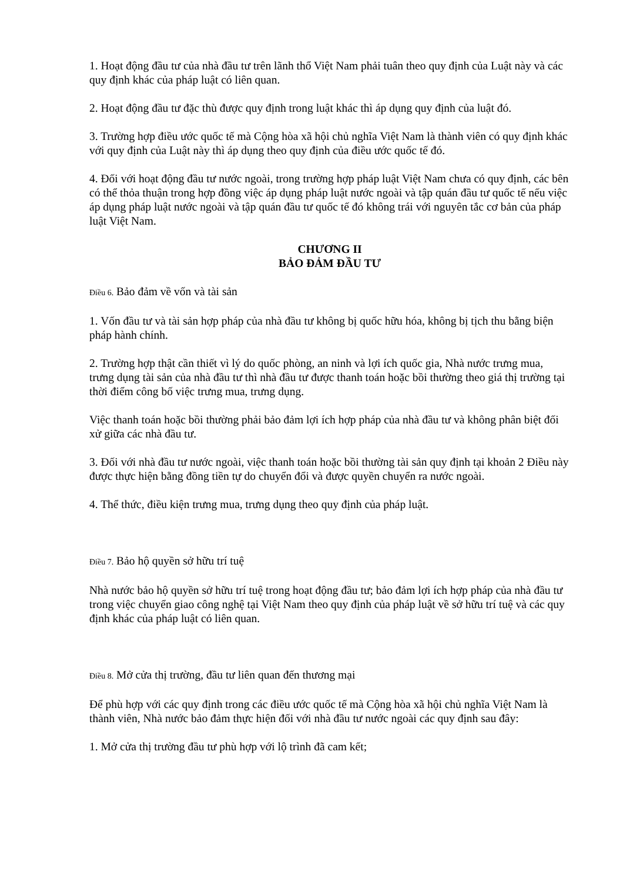1. Hoạt động đầu tư của nhà đầu tư trên lãnh thổ Việt Nam phải tuân theo quy định của Luật này và các quy định khác của pháp luật có liên quan.
2. Hoạt động đầu tư đặc thù được quy định trong luật khác thì áp dụng quy định của luật đó.
3. Trường hợp điều ước quốc tế mà Cộng hòa xã hội chủ nghĩa Việt Nam là thành viên có quy định khác với quy định của Luật này thì áp dụng theo quy định của điều ước quốc tế đó.
4. Đối với hoạt động đầu tư nước ngoài, trong trường hợp pháp luật Việt Nam chưa có quy định, các bên có thể thỏa thuận trong hợp đồng việc áp dụng pháp luật nước ngoài và tập quán đầu tư quốc tế nếu việc áp dụng pháp luật nước ngoài và tập quán đầu tư quốc tế đó không trái với nguyên tắc cơ bản của pháp luật Việt Nam.
CHƯƠNG II
BẢO ĐẢM ĐẦU TƯ
Điều 6. Bảo đảm về vốn và tài sản
1. Vốn đầu tư và tài sản hợp pháp của nhà đầu tư không bị quốc hữu hóa, không bị tịch thu bằng biện pháp hành chính.
2. Trường hợp thật cần thiết vì lý do quốc phòng, an ninh và lợi ích quốc gia, Nhà nước trưng mua, trưng dụng tài sản của nhà đầu tư thì nhà đầu tư được thanh toán hoặc bồi thường theo giá thị trường tại thời điểm công bố việc trưng mua, trưng dụng.
Việc thanh toán hoặc bồi thường phải bảo đảm lợi ích hợp pháp của nhà đầu tư và không phân biệt đối xử giữa các nhà đầu tư.
3. Đối với nhà đầu tư nước ngoài, việc thanh toán hoặc bồi thường tài sản quy định tại khoản 2 Điều này được thực hiện bằng đồng tiền tự do chuyển đổi và được quyền chuyển ra nước ngoài.
4. Thể thức, điều kiện trưng mua, trưng dụng theo quy định của pháp luật.
Điều 7. Bảo hộ quyền sở hữu trí tuệ
Nhà nước bảo hộ quyền sở hữu trí tuệ trong hoạt động đầu tư; bảo đảm lợi ích hợp pháp của nhà đầu tư trong việc chuyển giao công nghệ tại Việt Nam theo quy định của pháp luật về sở hữu trí tuệ và các quy định khác của pháp luật có liên quan.
Điều 8. Mở cửa thị trường, đầu tư liên quan đến thương mại
Để phù hợp với các quy định trong các điều ước quốc tế mà Cộng hòa xã hội chủ nghĩa Việt Nam là thành viên, Nhà nước bảo đảm thực hiện đối với nhà đầu tư nước ngoài các quy định sau đây:
1. Mở cửa thị trường đầu tư phù hợp với lộ trình đã cam kết;